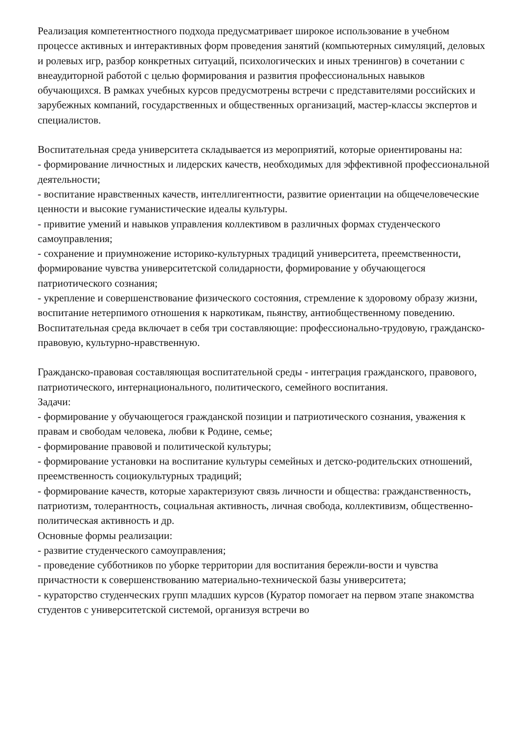Реализация компетентностного подхода предусматривает широкое использование в учебном процессе активных и интерактивных форм проведения занятий (компьютерных симуляций, деловых и ролевых игр, разбор конкретных ситуаций, психологических и иных тренингов) в сочетании с внеаудиторной работой с целью формирования и развития профессиональных навыков обучающихся. В рамках учебных курсов предусмотрены встречи с представителями российских и зарубежных компаний, государственных и общественных организаций, мастер-классы экспертов и специалистов.
Воспитательная среда университета складывается из мероприятий, которые ориентированы на:
- формирование личностных и лидерских качеств, необходимых для эффективной профессиональной деятельности;
- воспитание нравственных качеств, интеллигентности, развитие ориентации на общечеловеческие ценности и высокие гуманистические идеалы культуры.
- привитие умений и навыков управления коллективом в различных формах студенческого самоуправления;
- сохранение и приумножение историко-культурных традиций университета, преемственности, формирование чувства университетской солидарности, формирование у обучающегося патриотического сознания;
- укрепление и совершенствование физического состояния, стремление к здоровому образу жизни, воспитание нетерпимого отношения к наркотикам, пьянству, антиобщественному поведению.
Воспитательная среда включает в себя три составляющие: профессионально-трудовую, гражданско-правовую, культурно-нравственную.
Гражданско-правовая составляющая воспитательной среды - интеграция гражданского, правового, патриотического, интернационального, политического, семейного воспитания.
Задачи:
- формирование у обучающегося гражданской позиции и патриотического сознания, уважения к правам и свободам человека, любви к Родине, семье;
- формирование правовой и политической культуры;
- формирование установки на воспитание культуры семейных и детско-родительских отношений, преемственность социокультурных традиций;
- формирование качеств, которые характеризуют связь личности и общества: гражданственность, патриотизм, толерантность, социальная активность, личная свобода, коллективизм, общественно-политическая активность и др.
Основные формы реализации:
- развитие студенческого самоуправления;
- проведение субботников по уборке территории для воспитания бережли-вости и чувства причастности к совершенствованию материально-технической базы университета;
- кураторство студенческих групп младших курсов (Куратор помогает на первом этапе знакомства студентов с университетской системой, организуя встречи во